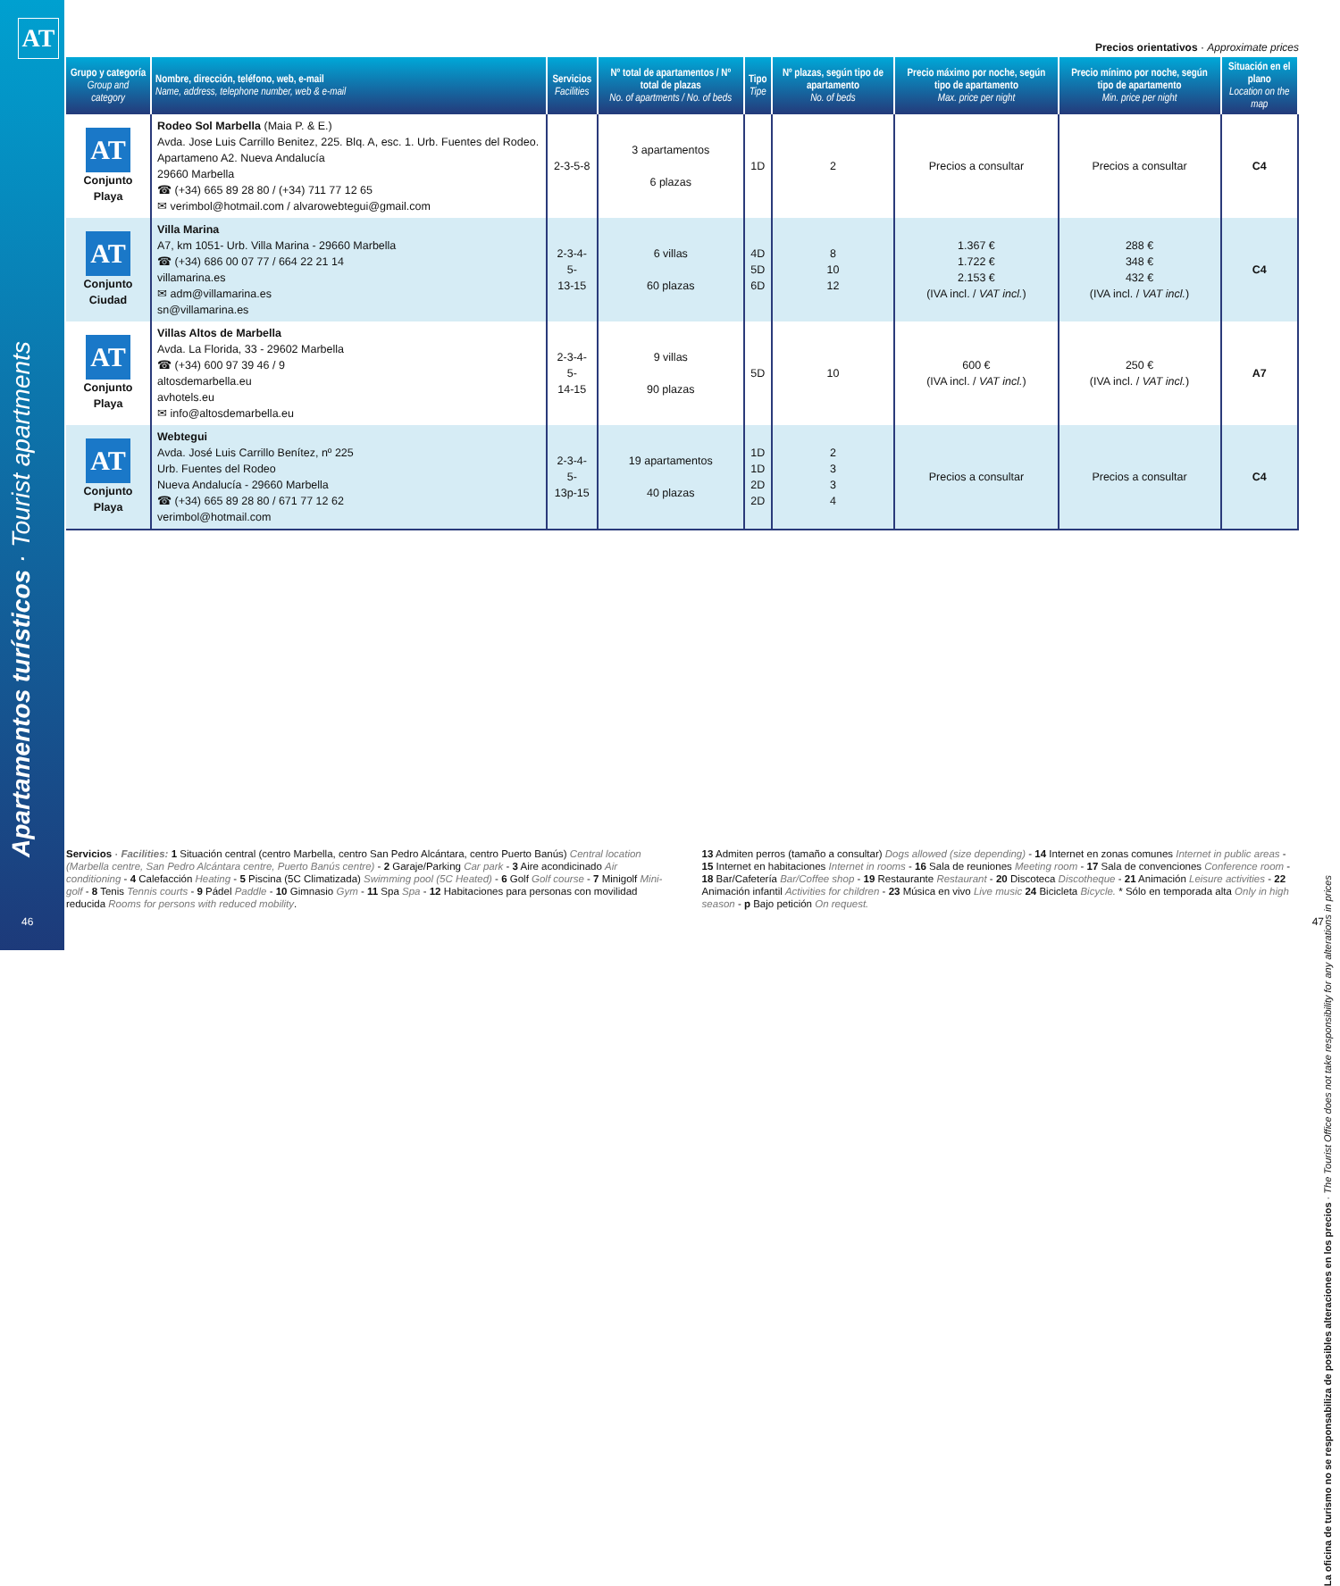AT
Apartamentos turísticos · Tourist apartments
46
Precios orientativos · Approximate prices
| Grupo y categoría Group and category | Nombre, dirección, teléfono, web, e-mail Name, address, telephone number, web & e-mail | Servicios Facilities | Nº total de apartamentos / Nº total de plazas No. of apartments / No. of beds | Tipo Tipe | Nº plazas, según tipo de apartamento No. of beds | Precio máximo por noche, según tipo de apartamento Max. price per night | Precio mínimo por noche, según tipo de apartamento Min. price per night | Situación en el plano Location on the map |
| --- | --- | --- | --- | --- | --- | --- | --- | --- |
| AT Conjunto Playa | Rodeo Sol Marbella (Maia P. & E.) Avda. Jose Luis Carrillo Benitez, 225. Blq. A, esc. 1. Urb. Fuentes del Rodeo. Apartameno A2. Nueva Andalucía 29660 Marbella ☎ (+34) 665 89 28 80 / (+34) 711 77 12 65 ✉ verimbol@hotmail.com / alvarowebtegui@gmail.com | 2-3-5-8 | 3 apartamentos 6 plazas | 1D | 2 | Precios a consultar | Precios a consultar | C4 |
| AT Conjunto Ciudad | Villa Marina A7, km 1051- Urb. Villa Marina - 29660 Marbella ☎ (+34) 686 00 07 77 / 664 22 21 14 villamarina.es ✉ adm@villamarina.es sn@villamarina.es | 2-3-4-5- 13-15 | 6 villas 60 plazas | 4D 5D 6D | 8 10 12 | 1.367 € 1.722 € 2.153 € (IVA incl. / VAT incl. ) | 288 € 348 € 432 € (IVA incl. / VAT incl. ) | C4 |
| AT Conjunto Playa | Villas Altos de Marbella Avda. La Florida, 33 - 29602 Marbella ☎ (+34) 600 97 39 46 / 9 altosdemarbella.eu avhotels.eu ✉ info@altosdemarbella.eu | 2-3-4-5- 14-15 | 9 villas 90 plazas | 5D | 10 | 600 € (IVA incl. / VAT incl. ) | 250 € (IVA incl. / VAT incl. ) | A7 |
| AT Conjunto Playa | Webtegui Avda. José Luis Carrillo Benítez, nº 225 Urb. Fuentes del Rodeo Nueva Andalucía - 29660 Marbella ☎ (+34) 665 89 28 80 / 671 77 12 62 verimbol@hotmail.com | 2-3-4-5- 13p-15 | 19 apartamentos 40 plazas | 1D 1D 2D 2D | 2 3 3 4 | Precios a consultar | Precios a consultar | C4 |
Servicios · Facilities: 1 Situación central (centro Marbella, centro San Pedro Alcántara, centro Puerto Banús) Central location (Marbella centre, San Pedro Alcántara centre, Puerto Banús centre) - 2 Garaje/Parking Car park - 3 Aire acondicinado Air conditioning - 4 Calefacción Heating - 5 Piscina (5C Climatizada) Swimming pool (5C Heated) - 6 Golf Golf course - 7 Minigolf Mini-golf - 8 Tenis Tennis courts - 9 Pádel Paddle - 10 Gimnasio Gym - 11 Spa Spa - 12 Habitaciones para personas con movilidad reducida Rooms for persons with reduced mobility.
13 Admiten perros (tamaño a consultar) Dogs allowed (size depending) - 14 Internet en zonas comunes Internet in public areas - 15 Internet en habitaciones Internet in rooms - 16 Sala de reuniones Meeting room - 17 Sala de convenciones Conference room - 18 Bar/Cafetería Bar/Coffee shop - 19 Restaurante Restaurant - 20 Discoteca Discotheque - 21 Animación Leisure activities - 22 Animación infantil Activities for children - 23 Música en vivo Live music 24 Bicicleta Bicycle. * Sólo en temporada alta Only in high season - p Bajo petición On request.
La oficina de turismo no se responsabiliza de posibles alteraciones en los precios · The Tourist Office does not take responsibility for any alterations in prices
47